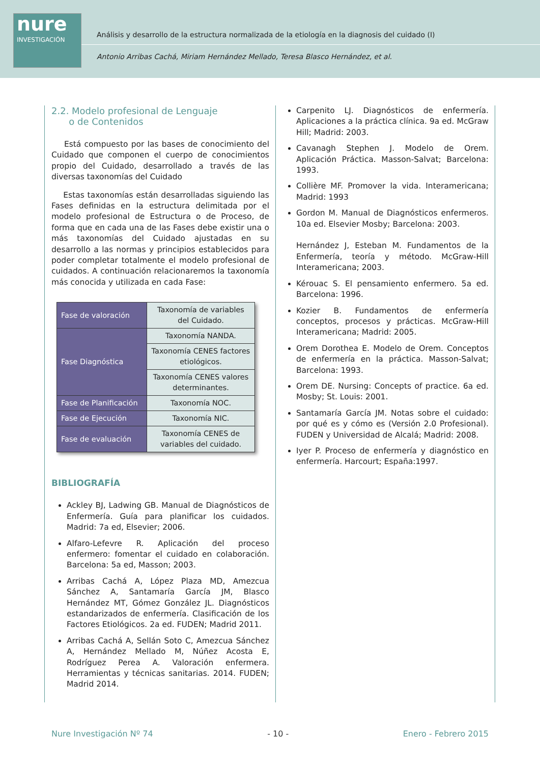nure
INVESTIGACIÓN
Análisis y desarrollo de la estructura normalizada de la etiología en la diagnosis del cuidado (I)
Antonio Arribas Cachá, Miriam Hernández Mellado, Teresa Blasco Hernández, et al.
2.2. Modelo profesional de Lenguaje
o de Contenidos
Está compuesto por las bases de conocimiento del Cuidado que componen el cuerpo de conocimientos propio del Cuidado, desarrollado a través de las diversas taxonomías del Cuidado
Estas taxonomías están desarrolladas siguiendo las Fases definidas en la estructura delimitada por el modelo profesional de Estructura o de Proceso, de forma que en cada una de las Fases debe existir una o más taxonomías del Cuidado ajustadas en su desarrollo a las normas y principios establecidos para poder completar totalmente el modelo profesional de cuidados. A continuación relacionaremos la taxonomía más conocida y utilizada en cada Fase:
| Fase de valoración | Taxonomía de variables del Cuidado. |
| Fase Diagnóstica | Taxonomía NANDA. |
| | Taxonomía CENES factores etiológicos. |
| | Taxonomía CENES valores determinantes. |
| Fase de Planificación | Taxonomía NOC. |
| Fase de Ejecución | Taxonomía NIC. |
| Fase de evaluación | Taxonomía CENES de variables del cuidado. |
BIBLIOGRAFÍA
Ackley BJ, Ladwing GB. Manual de Diagnósticos de Enfermería. Guía para planificar los cuidados. Madrid: 7a ed, Elsevier; 2006.
Alfaro-Lefevre R. Aplicación del proceso enfermero: fomentar el cuidado en colaboración. Barcelona: 5a ed, Masson; 2003.
Arribas Cachá A, López Plaza MD, Amezcua Sánchez A, Santamaría García JM, Blasco Hernández MT, Gómez González JL. Diagnósticos estandarizados de enfermería. Clasificación de los Factores Etiológicos. 2a ed. FUDEN; Madrid 2011.
Arribas Cachá A, Sellán Soto C, Amezcua Sánchez A, Hernández Mellado M, Núñez Acosta E, Rodríguez Perea A. Valoración enfermera. Herramientas y técnicas sanitarias. 2014. FUDEN; Madrid 2014.
Carpenito LJ. Diagnósticos de enfermería. Aplicaciones a la práctica clínica. 9a ed. McGraw Hill; Madrid: 2003.
Cavanagh Stephen J. Modelo de Orem. Aplicación Práctica. Masson-Salvat; Barcelona: 1993.
Collière MF. Promover la vida. Interamericana; Madrid: 1993
Gordon M. Manual de Diagnósticos enfermeros. 10a ed. Elsevier Mosby; Barcelona: 2003.
Hernández J, Esteban M. Fundamentos de la Enfermería, teoría y método. McGraw-Hill Interamericana; 2003.
Kérouac S. El pensamiento enfermero. 5a ed. Barcelona: 1996.
Kozier B. Fundamentos de enfermería conceptos, procesos y prácticas. McGraw-Hill Interamericana; Madrid: 2005.
Orem Dorothea E. Modelo de Orem. Conceptos de enfermería en la práctica. Masson-Salvat; Barcelona: 1993.
Orem DE. Nursing: Concepts of practice. 6a ed. Mosby; St. Louis: 2001.
Santamaría García JM. Notas sobre el cuidado: por qué es y cómo es (Versión 2.0 Profesional). FUDEN y Universidad de Alcalá; Madrid: 2008.
Iyer P. Proceso de enfermería y diagnóstico en enfermería. Harcourt; España:1997.
Nure Investigación Nº 74 - 10 - Enero - Febrero 2015